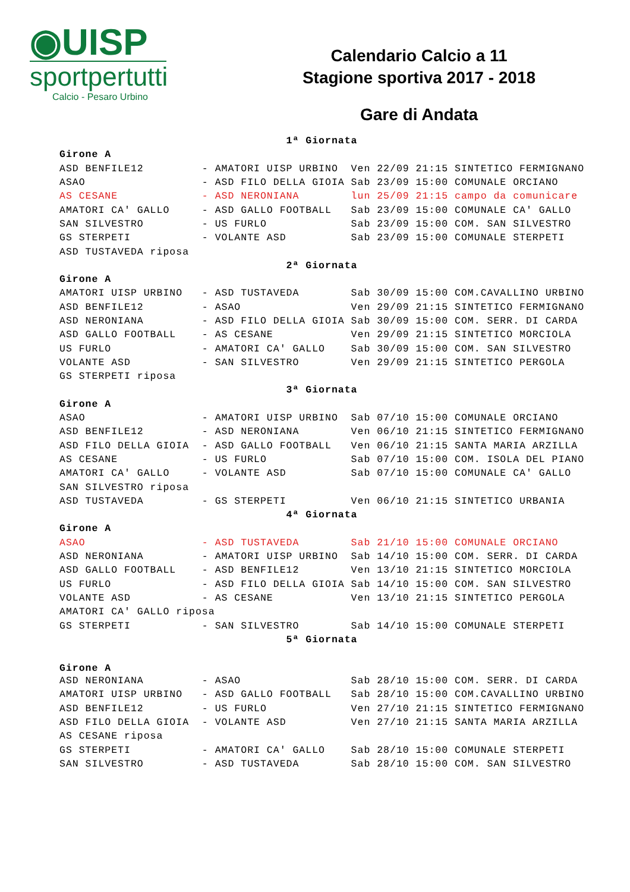◉UISP
sportpertutti
Calcio - Pesaro Urbino
Calendario Calcio a 11
Stagione sportiva 2017 - 2018
Gare di Andata
| 1ª Giornata | | | |
| Girone A | | | |
| ASD BENFILE12 | - AMATORI UISP URBINO | Ven 22/09 21:15 | SINTETICO FERMIGNANO |
| ASAO | - ASD FILO DELLA GIOIA | Sab 23/09 15:00 | COMUNALE ORCIANO |
| AS CESANE | - ASD NERONIANA | lun 25/09 21:15 | campo da comunicare |
| AMATORI CA' GALLO | - ASD GALLO FOOTBALL | Sab 23/09 15:00 | COMUNALE CA' GALLO |
| SAN SILVESTRO | - US FURLO | Sab 23/09 15:00 | COM. SAN SILVESTRO |
| GS STERPETI | - VOLANTE ASD | Sab 23/09 15:00 | COMUNALE STERPETI |
| ASD TUSTAVEDA riposa | | | |
| 2ª Giornata | | | |
| Girone A | | | |
| AMATORI UISP URBINO | - ASD TUSTAVEDA | Sab 30/09 15:00 | COM.CAVALLINO URBINO |
| ASD BENFILE12 | - ASAO | Ven 29/09 21:15 | SINTETICO FERMIGNANO |
| ASD NERONIANA | - ASD FILO DELLA GIOIA | Sab 30/09 15:00 | COM. SERR. DI CARDA |
| ASD GALLO FOOTBALL | - AS CESANE | Ven 29/09 21:15 | SINTETICO MORCIOLA |
| US FURLO | - AMATORI CA' GALLO | Sab 30/09 15:00 | COM. SAN SILVESTRO |
| VOLANTE ASD | - SAN SILVESTRO | Ven 29/09 21:15 | SINTETICO PERGOLA |
| GS STERPETI riposa | | | |
| 3ª Giornata | | | |
| Girone A | | | |
| ASAO | - AMATORI UISP URBINO | Sab 07/10 15:00 | COMUNALE ORCIANO |
| ASD BENFILE12 | - ASD NERONIANA | Ven 06/10 21:15 | SINTETICO FERMIGNANO |
| ASD FILO DELLA GIOIA | - ASD GALLO FOOTBALL | Ven 06/10 21:15 | SANTA MARIA ARZILLA |
| AS CESANE | - US FURLO | Sab 07/10 15:00 | COM. ISOLA DEL PIANO |
| AMATORI CA' GALLO | - VOLANTE ASD | Sab 07/10 15:00 | COMUNALE CA' GALLO |
| SAN SILVESTRO riposa | | | |
| ASD TUSTAVEDA | - GS STERPETI | Ven 06/10 21:15 | SINTETICO URBANIA |
| 4ª Giornata | | | |
| Girone A | | | |
| ASAO | - ASD TUSTAVEDA | Sab 21/10 15:00 | COMUNALE ORCIANO |
| ASD NERONIANA | - AMATORI UISP URBINO | Sab 14/10 15:00 | COM. SERR. DI CARDA |
| ASD GALLO FOOTBALL | - ASD BENFILE12 | Ven 13/10 21:15 | SINTETICO MORCIOLA |
| US FURLO | - ASD FILO DELLA GIOIA | Sab 14/10 15:00 | COM. SAN SILVESTRO |
| VOLANTE ASD | - AS CESANE | Ven 13/10 21:15 | SINTETICO PERGOLA |
| AMATORI CA' GALLO riposa | | | |
| GS STERPETI | - SAN SILVESTRO | Sab 14/10 15:00 | COMUNALE STERPETI |
| 5ª Giornata | | | |
| Girone A | | | |
| ASD NERONIANA | - ASAO | Sab 28/10 15:00 | COM. SERR. DI CARDA |
| AMATORI UISP URBINO | - ASD GALLO FOOTBALL | Sab 28/10 15:00 | COM.CAVALLINO URBINO |
| ASD BENFILE12 | - US FURLO | Ven 27/10 21:15 | SINTETICO FERMIGNANO |
| ASD FILO DELLA GIOIA | - VOLANTE ASD | Ven 27/10 21:15 | SANTA MARIA ARZILLA |
| AS CESANE riposa | | | |
| GS STERPETI | - AMATORI CA' GALLO | Sab 28/10 15:00 | COMUNALE STERPETI |
| SAN SILVESTRO | - ASD TUSTAVEDA | Sab 28/10 15:00 | COM. SAN SILVESTRO |